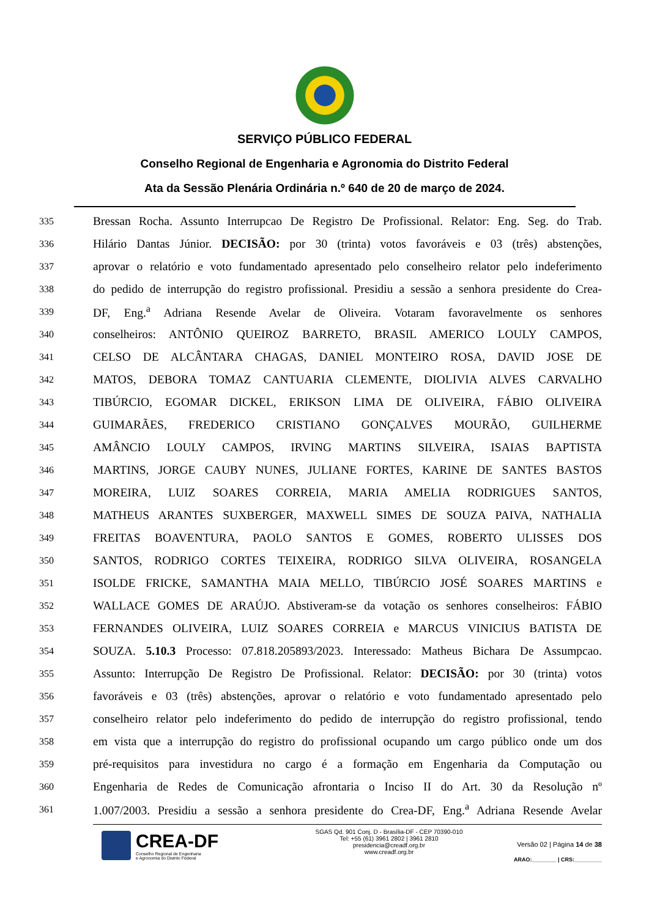SERVIÇO PÚBLICO FEDERAL
Conselho Regional de Engenharia e Agronomia do Distrito Federal
Ata da Sessão Plenária Ordinária n.º 640 de 20 de março de 2024.
335 Bressan Rocha. Assunto Interrupcao De Registro De Profissional. Relator: Eng. Seg. do Trab.
336 Hilário Dantas Júnior. DECISÃO: por 30 (trinta) votos favoráveis e 03 (três) abstenções,
337 aprovar o relatório e voto fundamentado apresentado pelo conselheiro relator pelo indeferimento
338 do pedido de interrupção do registro profissional. Presidiu a sessão a senhora presidente do Crea-
339 DF, Eng.<sup>a</sup> Adriana Resende Avelar de Oliveira. Votaram favoravelmente os senhores
340 conselheiros: ANTÔNIO QUEIROZ BARRETO, BRASIL AMERICO LOULY CAMPOS,
341 CELSO DE ALCÂNTARA CHAGAS, DANIEL MONTEIRO ROSA, DAVID JOSE DE
342 MATOS, DEBORA TOMAZ CANTUARIA CLEMENTE, DIOLIVIA ALVES CARVALHO
343 TIBÚRCIO, EGOMAR DICKEL, ERIKSON LIMA DE OLIVEIRA, FÁBIO OLIVEIRA
344 GUIMARÃES, FREDERICO CRISTIANO GONÇALVES MOURÃO, GUILHERME
345 AMÂNCIO LOULY CAMPOS, IRVING MARTINS SILVEIRA, ISAIAS BAPTISTA
346 MARTINS, JORGE CAUBY NUNES, JULIANE FORTES, KARINE DE SANTES BASTOS
347 MOREIRA, LUIZ SOARES CORREIA, MARIA AMELIA RODRIGUES SANTOS,
348 MATHEUS ARANTES SUXBERGER, MAXWELL SIMES DE SOUZA PAIVA, NATHALIA
349 FREITAS BOAVENTURA, PAOLO SANTOS E GOMES, ROBERTO ULISSES DOS
350 SANTOS, RODRIGO CORTES TEIXEIRA, RODRIGO SILVA OLIVEIRA, ROSANGELA
351 ISOLDE FRICKE, SAMANTHA MAIA MELLO, TIBÚRCIO JOSÉ SOARES MARTINS e
352 WALLACE GOMES DE ARAÚJO. Abstiveram-se da votação os senhores conselheiros: FÁBIO
353 FERNANDES OLIVEIRA, LUIZ SOARES CORREIA e MARCUS VINICIUS BATISTA DE
354 SOUZA. 5.10.3 Processo: 07.818.205893/2023. Interessado: Matheus Bichara De Assumpcao.
355 Assunto: Interrupção De Registro De Profissional. Relator: DECISÃO: por 30 (trinta) votos
356 favoráveis e 03 (três) abstenções, aprovar o relatório e voto fundamentado apresentado pelo
357 conselheiro relator pelo indeferimento do pedido de interrupção do registro profissional, tendo
358 em vista que a interrupção do registro do profissional ocupando um cargo público onde um dos
359 pré-requisitos para investidura no cargo é a formação em Engenharia da Computação ou
360 Engenharia de Redes de Comunicação afrontaria o Inciso II do Art. 30 da Resolução nº
361 1.007/2003. Presidiu a sessão a senhora presidente do Crea-DF, Eng.<sup>a</sup> Adriana Resende Avelar
CREA-DF
Conselho Regional de Engenharia
e Agronomia do Distrito Federal
SGAS Qd. 901 Conj. D - Brasília-DF - CEP 70390-010
Tel: +55 (61) 3961 2802 | 3961 2810
presidencia@creadf.org.br
www.creadf.org.br
Versão 02 | Página 14 de 38
ARAO:________ | CRS:_________